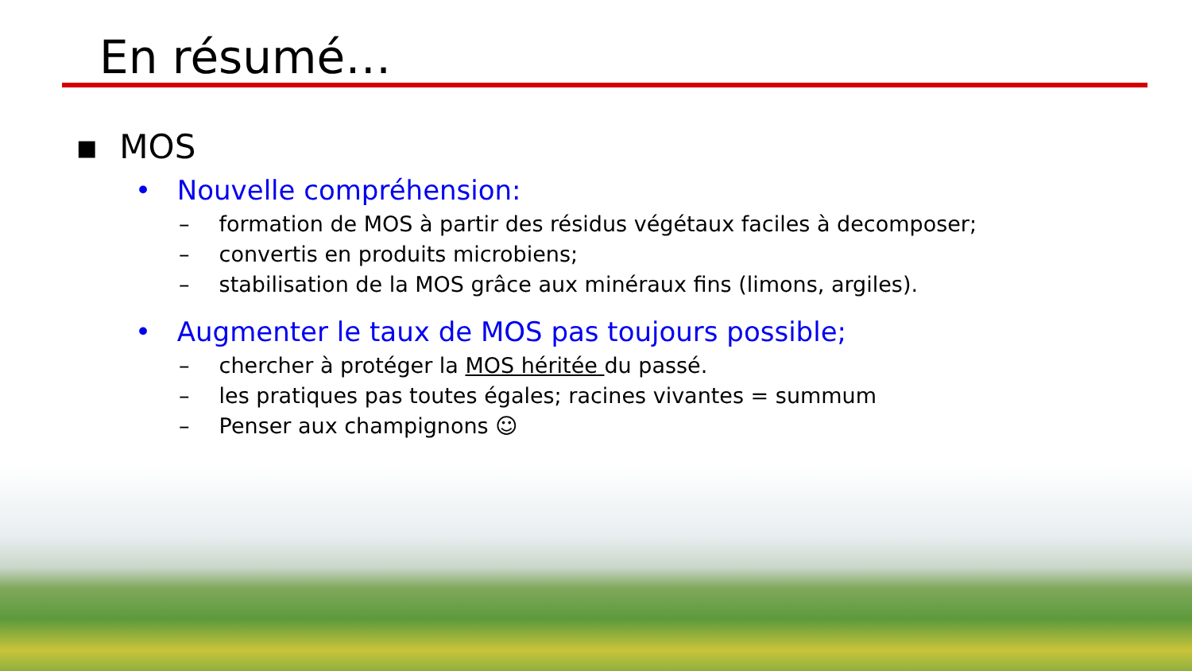En résumé…
▪ MOS
• Nouvelle compréhension:
– formation de MOS à partir des résidus végétaux faciles à decomposer;
– convertis en produits microbiens;
– stabilisation de la MOS grâce aux minéraux fins (limons, argiles).
• Augmenter le taux de MOS pas toujours possible;
– chercher à protéger la MOS héritée du passé.
– les pratiques pas toutes égales; racines vivantes = summum
– Penser aux champignons ☺